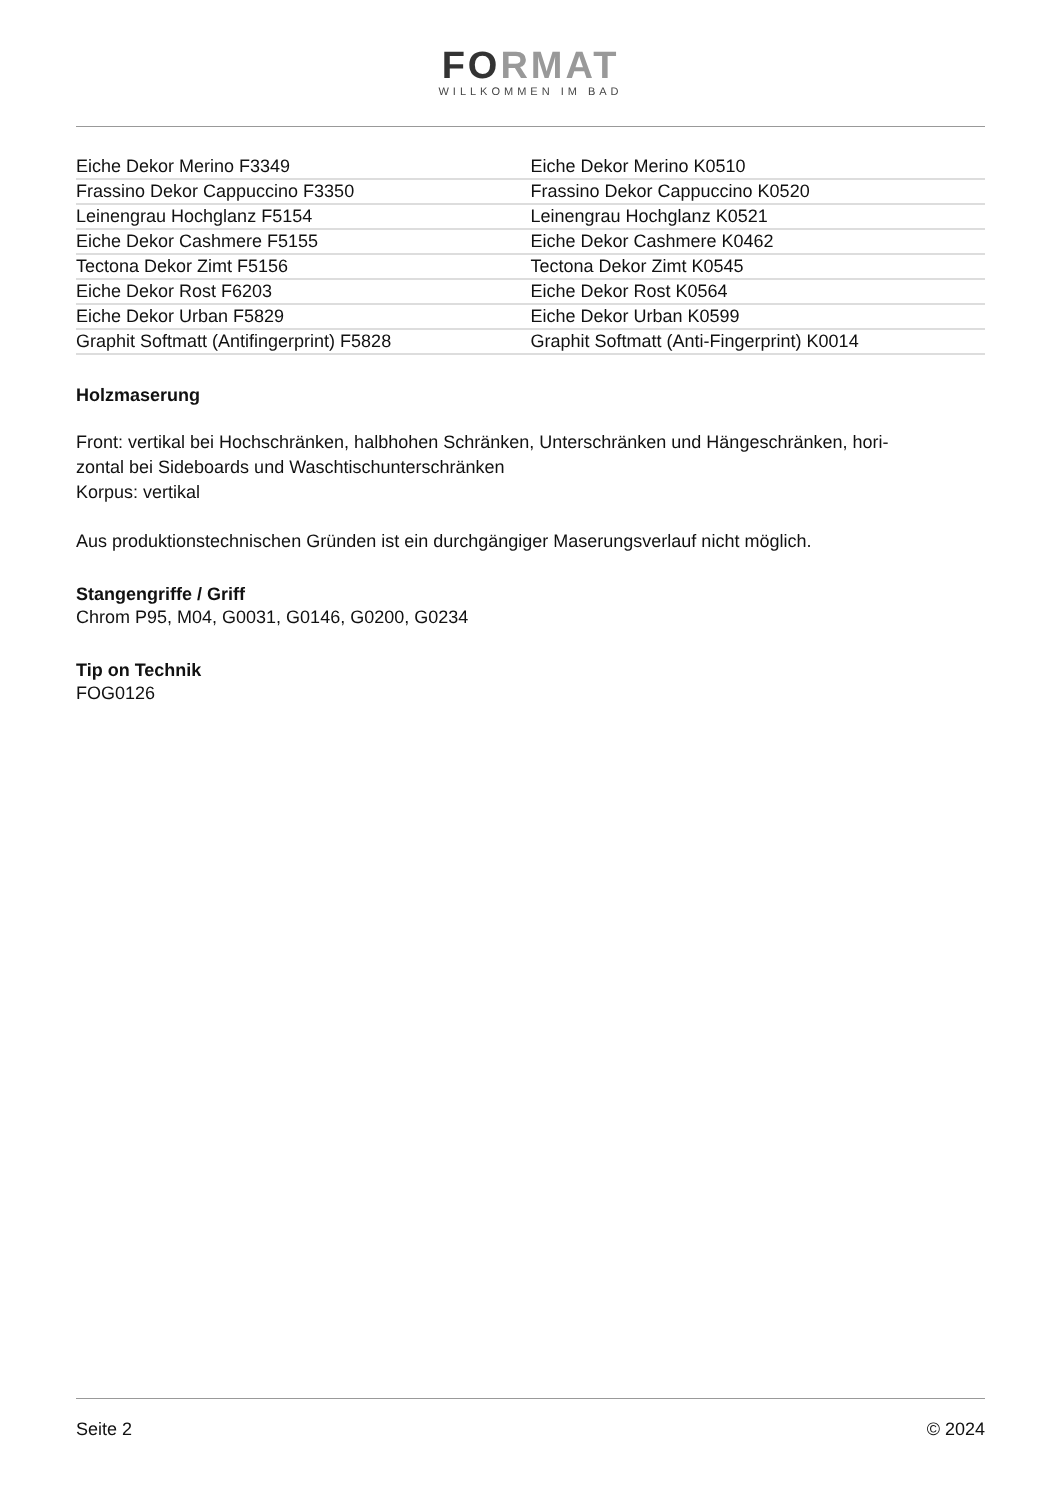FORMAT
WILLKOMMEN IM BAD
| Eiche Dekor Merino F3349 | Eiche Dekor Merino K0510 |
| Frassino Dekor Cappuccino F3350 | Frassino Dekor Cappuccino K0520 |
| Leinengrau Hochglanz F5154 | Leinengrau Hochglanz K0521 |
| Eiche Dekor Cashmere F5155 | Eiche Dekor Cashmere K0462 |
| Tectona Dekor Zimt F5156 | Tectona Dekor Zimt K0545 |
| Eiche Dekor Rost F6203 | Eiche Dekor Rost K0564 |
| Eiche Dekor Urban F5829 | Eiche Dekor Urban K0599 |
| Graphit Softmatt (Antifingerprint) F5828 | Graphit Softmatt (Anti-Fingerprint) K0014 |
Holzmaserung
Front: vertikal bei Hochschränken, halbhohen Schränken, Unterschränken und Hängeschränken, hori-
zontal bei Sideboards und Waschtischunterschränken
Korpus: vertikal
Aus produktionstechnischen Gründen ist ein durchgängiger Maserungsverlauf nicht möglich.
Stangengriffe / Griff
Chrom P95, M04, G0031, G0146, G0200, G0234
Tip on Technik
FOG0126
Seite 2 © 2024